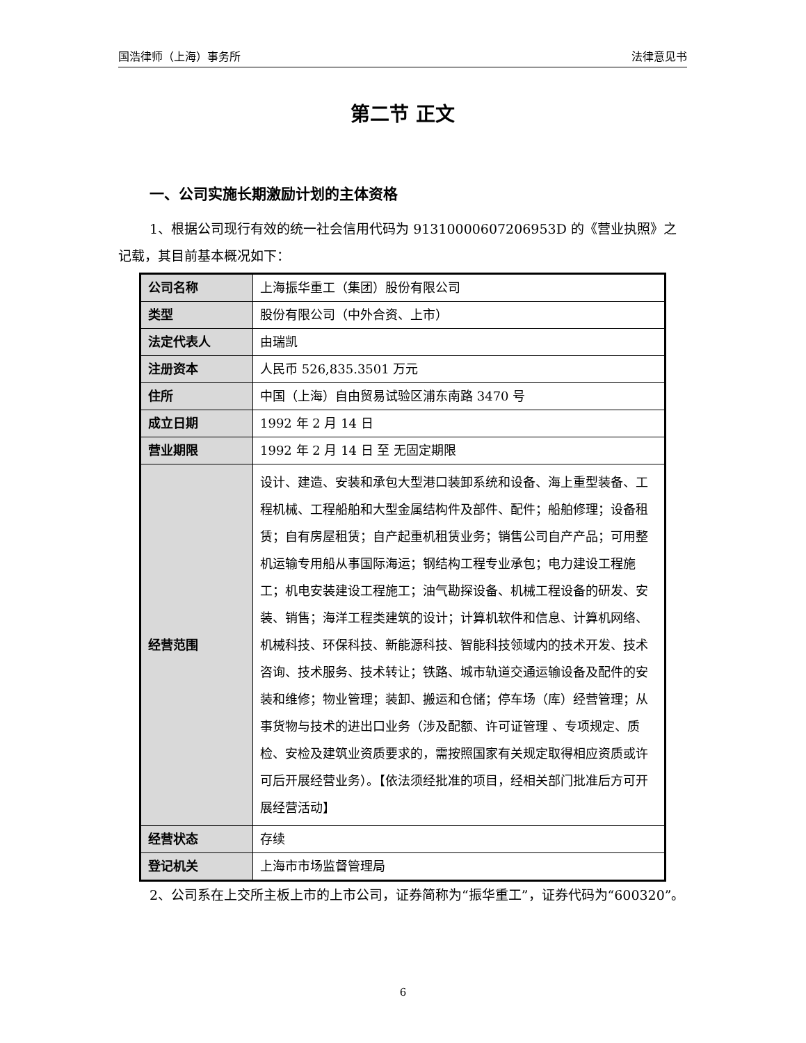国浩律师（上海）事务所 法律意见书
第二节 正文
一、公司实施长期激励计划的主体资格
1、根据公司现行有效的统一社会信用代码为 91310000607206953D 的《营业执照》之记载，其目前基本概况如下：
| 公司名称 | 上海振华重工（集团）股份有限公司 |
| 类型 | 股份有限公司（中外合资、上市） |
| 法定代表人 | 由瑞凯 |
| 注册资本 | 人民币 526,835.3501 万元 |
| 住所 | 中国（上海）自由贸易试验区浦东南路 3470 号 |
| 成立日期 | 1992 年 2 月 14 日 |
| 营业期限 | 1992 年 2 月 14 日 至 无固定期限 |
| 经营范围 | 设计、建造、安装和承包大型港口装卸系统和设备、海上重型装备、工程机械、工程船舶和大型金属结构件及部件、配件；船舶修理；设备租赁；自有房屋租赁；自产起重机租赁业务；销售公司自产产品；可用整机运输专用船从事国际海运；钢结构工程专业承包；电力建设工程施工；机电安装建设工程施工；油气勘探设备、机械工程设备的研发、安装、销售；海洋工程类建筑的设计；计算机软件和信息、计算机网络、机械科技、环保科技、新能源科技、智能科技领域内的技术开发、技术咨询、技术服务、技术转让；铁路、城市轨道交通运输设备及配件的安装和维修；物业管理；装卸、搬运和仓储；停车场（库）经营管理；从事货物与技术的进出口业务（涉及配额、许可证管理 、专项规定、质检、安检及建筑业资质要求的，需按照国家有关规定取得相应资质或许可后开展经营业务）。【依法须经批准的项目，经相关部门批准后方可开展经营活动】 |
| 经营状态 | 存续 |
| 登记机关 | 上海市市场监督管理局 |
2、公司系在上交所主板上市的上市公司，证券简称为“振华重工”，证券代码为“600320”。
6